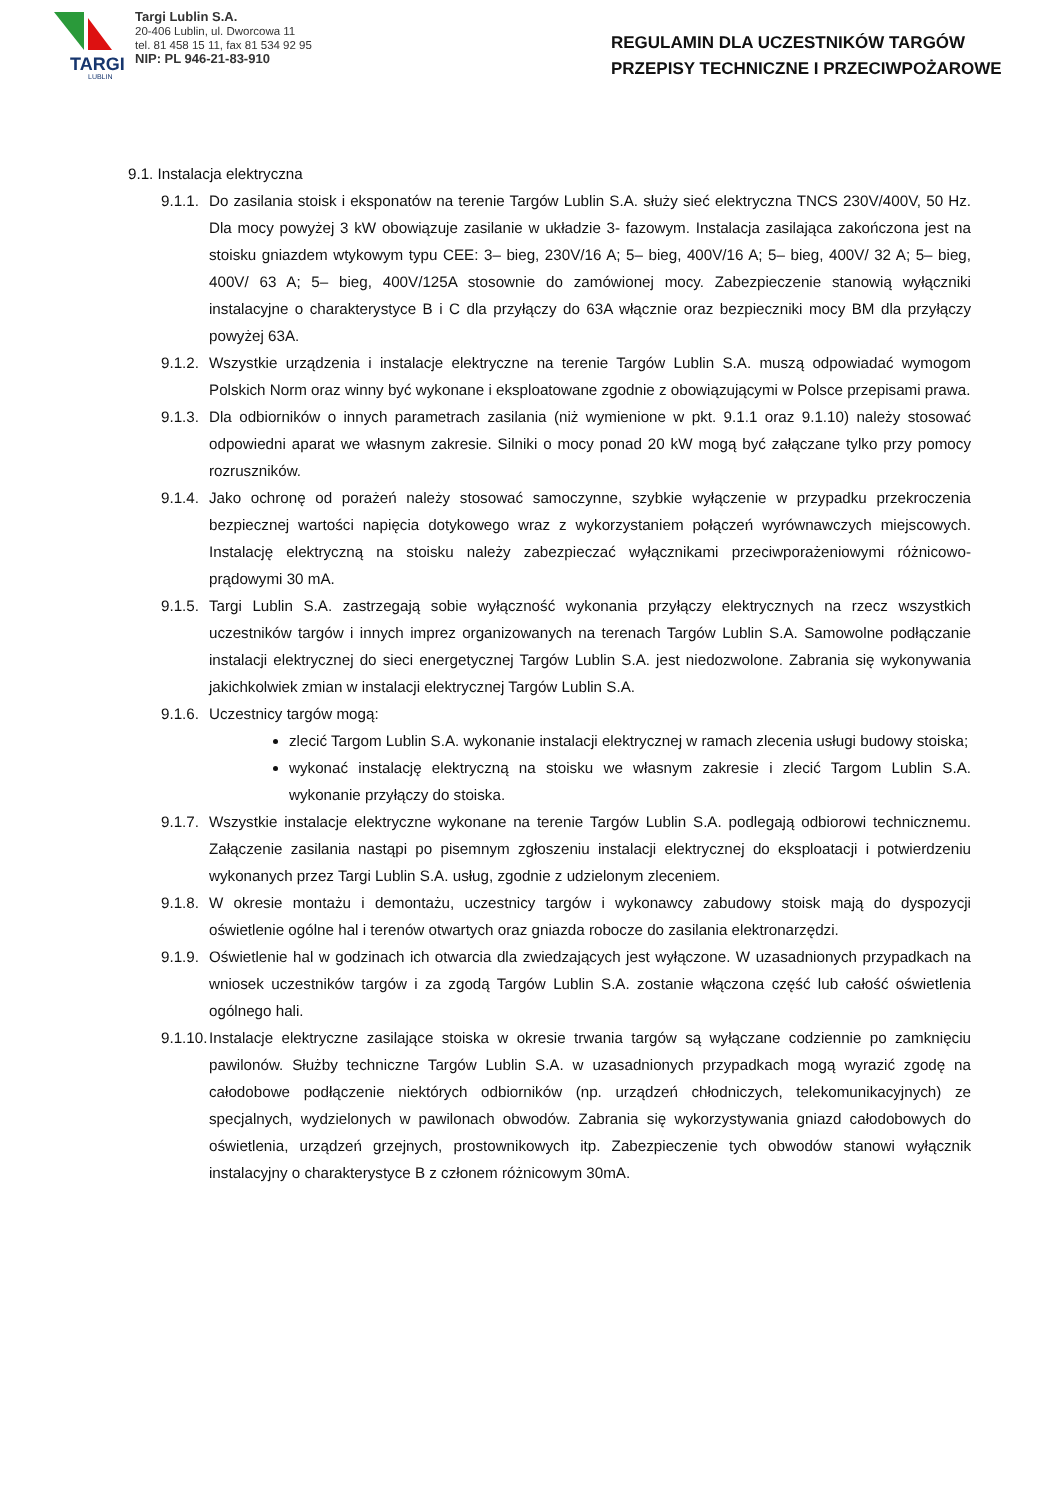TARGI
LUBLIN
Targi Lublin S.A.
20-406 Lublin, ul. Dworcowa 11
tel. 81 458 15 11, fax 81 534 92 95
NIP: PL 946-21-83-910
REGULAMIN DLA UCZESTNIKÓW TARGÓW
PRZEPISY TECHNICZNE I PRZECIWPOŻAROWE
9.1. Instalacja elektryczna
9.1.1. Do zasilania stoisk i eksponatów na terenie Targów Lublin S.A. służy sieć elektryczna TNCS 230V/400V, 50 Hz. Dla mocy powyżej 3 kW obowiązuje zasilanie w układzie 3- fazowym. Instalacja zasilająca zakończona jest na stoisku gniazdem wtykowym typu CEE: 3– bieg, 230V/16 A; 5– bieg, 400V/16 A; 5– bieg, 400V/ 32 A; 5– bieg, 400V/ 63 A; 5– bieg, 400V/125A stosownie do zamówionej mocy. Zabezpieczenie stanowią wyłączniki instalacyjne o charakterystyce B i C dla przyłączy do 63A włącznie oraz bezpieczniki mocy BM dla przyłączy powyżej 63A.
9.1.2. Wszystkie urządzenia i instalacje elektryczne na terenie Targów Lublin S.A. muszą odpowiadać wymogom Polskich Norm oraz winny być wykonane i eksploatowane zgodnie z obowiązującymi w Polsce przepisami prawa.
9.1.3. Dla odbiorników o innych parametrach zasilania (niż wymienione w pkt. 9.1.1 oraz 9.1.10) należy stosować odpowiedni aparat we własnym zakresie. Silniki o mocy ponad 20 kW mogą być załączane tylko przy pomocy rozruszników.
9.1.4. Jako ochronę od porażeń należy stosować samoczynne, szybkie wyłączenie w przypadku przekroczenia bezpiecznej wartości napięcia dotykowego wraz z wykorzystaniem połączeń wyrównawczych miejscowych. Instalację elektryczną na stoisku należy zabezpieczać wyłącznikami przeciwporażeniowymi różnicowo-prądowymi 30 mA.
9.1.5. Targi Lublin S.A. zastrzegają sobie wyłączność wykonania przyłączy elektrycznych na rzecz wszystkich uczestników targów i innych imprez organizowanych na terenach Targów Lublin S.A. Samowolne podłączanie instalacji elektrycznej do sieci energetycznej Targów Lublin S.A. jest niedozwolone. Zabrania się wykonywania jakichkolwiek zmian w instalacji elektrycznej Targów Lublin S.A.
9.1.6. Uczestnicy targów mogą:
zlecić Targom Lublin S.A. wykonanie instalacji elektrycznej w ramach zlecenia usługi budowy stoiska;
wykonać instalację elektryczną na stoisku we własnym zakresie i zlecić Targom Lublin S.A. wykonanie przyłączy do stoiska.
9.1.7. Wszystkie instalacje elektryczne wykonane na terenie Targów Lublin S.A. podlegają odbiorowi technicznemu. Załączenie zasilania nastąpi po pisemnym zgłoszeniu instalacji elektrycznej do eksploatacji i potwierdzeniu wykonanych przez Targi Lublin S.A. usług, zgodnie z udzielonym zleceniem.
9.1.8. W okresie montażu i demontażu, uczestnicy targów i wykonawcy zabudowy stoisk mają do dyspozycji oświetlenie ogólne hal i terenów otwartych oraz gniazda robocze do zasilania elektronarzędzi.
9.1.9. Oświetlenie hal w godzinach ich otwarcia dla zwiedzających jest wyłączone. W uzasadnionych przypadkach na wniosek uczestników targów i za zgodą Targów Lublin S.A. zostanie włączona część lub całość oświetlenia ogólnego hali.
9.1.10. Instalacje elektryczne zasilające stoiska w okresie trwania targów są wyłączane codziennie po zamknięciu pawilonów. Służby techniczne Targów Lublin S.A. w uzasadnionych przypadkach mogą wyrazić zgodę na całodobowe podłączenie niektórych odbiorników (np. urządzeń chłodniczych, telekomunikacyjnych) ze specjalnych, wydzielonych w pawilonach obwodów. Zabrania się wykorzystywania gniazd całodobowych do oświetlenia, urządzeń grzejnych, prostownikowych itp. Zabezpieczenie tych obwodów stanowi wyłącznik instalacyjny o charakterystyce B z członem różnicowym 30mA.